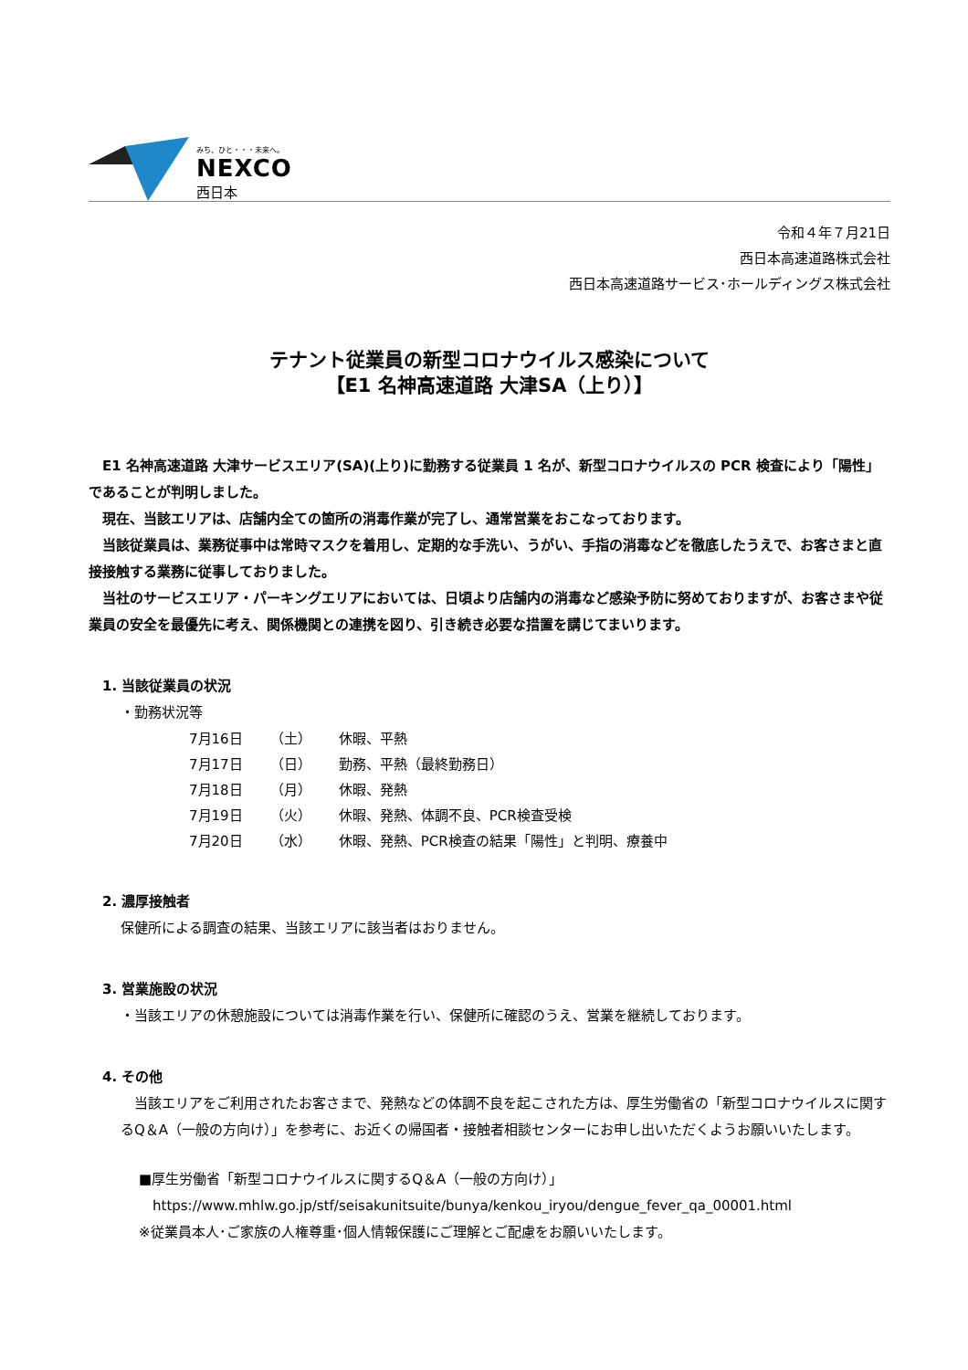みち、ひと・・・未来へ。
NEXCO
西日本
令和４年７月21日
西日本高速道路株式会社
西日本高速道路サービス･ホールディングス株式会社
テナント従業員の新型コロナウイルス感染について
【E1 名神高速道路 大津SA（上り）】
E1 名神高速道路 大津サービスエリア(SA)(上り)に勤務する従業員 1 名が、新型コロナウイルスの PCR 検査により「陽性」であることが判明しました。
現在、当該エリアは、店舗内全ての箇所の消毒作業が完了し、通常営業をおこなっております。
当該従業員は、業務従事中は常時マスクを着用し、定期的な手洗い、うがい、手指の消毒などを徹底したうえで、お客さまと直接接触する業務に従事しておりました。
当社のサービスエリア・パーキングエリアにおいては、日頃より店舗内の消毒など感染予防に努めておりますが、お客さまや従業員の安全を最優先に考え、関係機関との連携を図り、引き続き必要な措置を講じてまいります。
1. 当該従業員の状況
・勤務状況等
| 7月16日 | （土） | 休暇、平熱 |
| 7月17日 | （日） | 勤務、平熱（最終勤務日） |
| 7月18日 | （月） | 休暇、発熱 |
| 7月19日 | （火） | 休暇、発熱、体調不良、PCR検査受検 |
| 7月20日 | （水） | 休暇、発熱、PCR検査の結果「陽性」と判明、療養中 |
2. 濃厚接触者
保健所による調査の結果、当該エリアに該当者はおりません。
3. 営業施設の状況
・当該エリアの休憩施設については消毒作業を行い、保健所に確認のうえ、営業を継続しております。
4. その他
　当該エリアをご利用されたお客さまで、発熱などの体調不良を起こされた方は、厚生労働省の「新型コロナウイルスに関するQ＆A（一般の方向け）」を参考に、お近くの帰国者・接触者相談センターにお申し出いただくようお願いいたします。
■厚生労働省「新型コロナウイルスに関するQ＆A（一般の方向け）」
　https://www.mhlw.go.jp/stf/seisakunitsuite/bunya/kenkou_iryou/dengue_fever_qa_00001.html
※従業員本人･ご家族の人権尊重･個人情報保護にご理解とご配慮をお願いいたします。